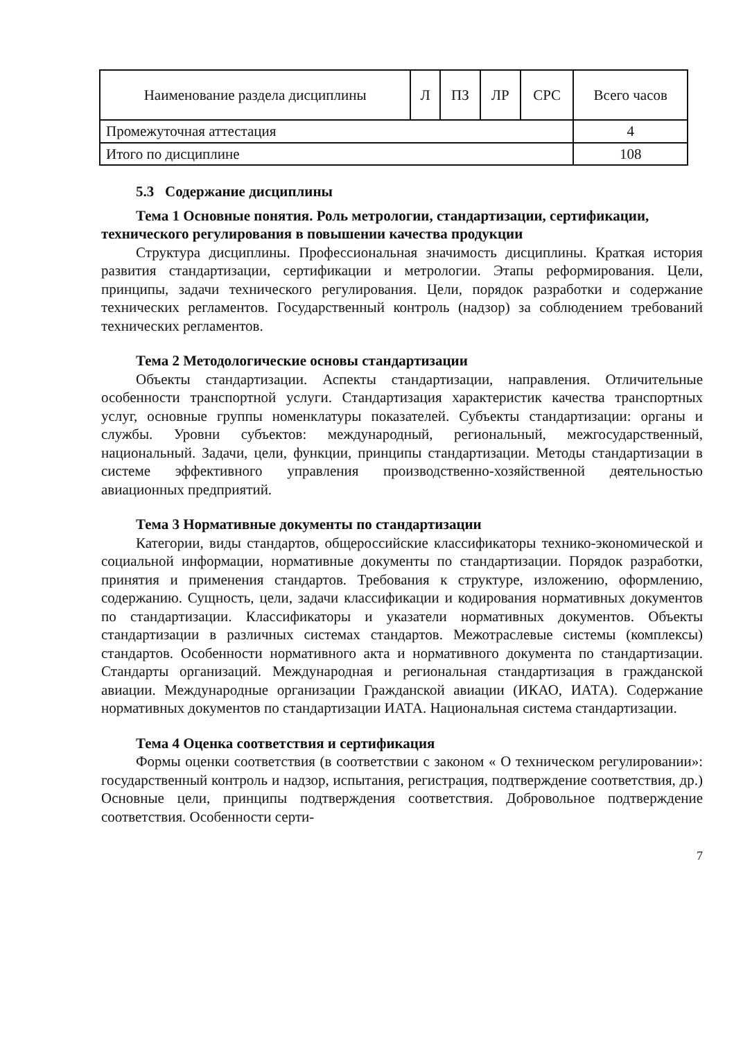| Наименование раздела дисциплины | Л | ПЗ | ЛР | СРС | Всего часов |
| --- | --- | --- | --- | --- | --- |
| Промежуточная аттестация | | | | | 4 |
| Итого по дисциплине | | | | | 108 |
5.3 Содержание дисциплины
Тема 1 Основные понятия. Роль метрологии, стандартизации, сертификации, технического регулирования в повышении качества продукции
Структура дисциплины. Профессиональная значимость дисциплины. Краткая история развития стандартизации, сертификации и метрологии. Этапы реформирования. Цели, принципы, задачи технического регулирования. Цели, порядок разработки и содержание технических регламентов. Государственный контроль (надзор) за соблюдением требований технических регламентов.
Тема 2 Методологические основы стандартизации
Объекты стандартизации. Аспекты стандартизации, направления. Отличительные особенности транспортной услуги. Стандартизация характеристик качества транспортных услуг, основные группы номенклатуры показателей. Субъекты стандартизации: органы и службы. Уровни субъектов: международный, региональный, межгосударственный, национальный. Задачи, цели, функции, принципы стандартизации. Методы стандартизации в системе эффективного управления производственно-хозяйственной деятельностью авиационных предприятий.
Тема 3 Нормативные документы по стандартизации
Категории, виды стандартов, общероссийские классификаторы технико-экономической и социальной информации, нормативные документы по стандартизации. Порядок разработки, принятия и применения стандартов. Требования к структуре, изложению, оформлению, содержанию. Сущность, цели, задачи классификации и кодирования нормативных документов по стандартизации. Классификаторы и указатели нормативных документов. Объекты стандартизации в различных системах стандартов. Межотраслевые системы (комплексы) стандартов. Особенности нормативного акта и нормативного документа по стандартизации. Стандарты организаций. Международная и региональная стандартизация в гражданской авиации. Международные организации Гражданской авиации (ИКАО, ИАТА). Содержание нормативных документов по стандартизации ИАТА. Национальная система стандартизации.
Тема 4 Оценка соответствия и сертификация
Формы оценки соответствия (в соответствии с законом « О техническом регулировании»: государственный контроль и надзор, испытания, регистрация, подтверждение соответствия, др.) Основные цели, принципы подтверждения соответствия. Добровольное подтверждение соответствия. Особенности серти-
7